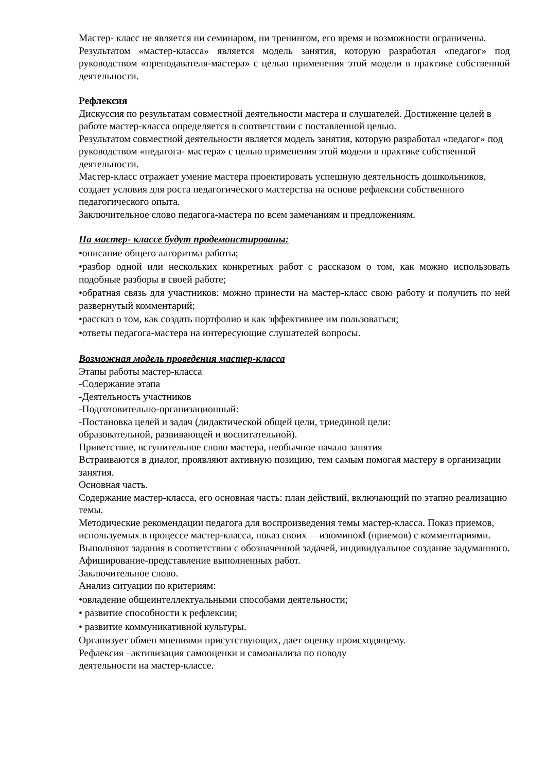Мастер- класс не является ни семинаром, ни тренингом, его время и возможности ограничены.
Результатом «мастер-класса» является модель занятия, которую разработал «педагог» под руководством «преподавателя-мастера» с целью применения этой модели в практике собственной деятельности.
Рефлексия
Дискуссия по результатам совместной деятельности мастера и слушателей. Достижение целей в работе мастер-класса определяется в соответствии с поставленной целью.
Результатом совместной деятельности является модель занятия, которую разработал «педагог» под руководством «педагога- мастера» с целью применения этой модели в практике собственной деятельности.
Мастер-класс отражает умение мастера проектировать успешную деятельность дошкольников, создает условия для роста педагогического мастерства на основе рефлексии собственного педагогического опыта.
Заключительное слово педагога-мастера по всем замечаниям и предложениям.
На мастер- классе будут продемонстированы:
•описание общего алгоритма работы;
•разбор одной или нескольких конкретных работ с рассказом о том, как можно использовать подобные разборы в своей работе;
•обратная связь для участников: можно принести на мастер-класс свою работу и получить по ней развернутый комментарий;
•рассказ о том, как создать портфолио и как эффективнее им пользоваться;
•ответы педагога-мастера на интересующие слушателей вопросы.
Возможная модель проведения мастер-класса
Этапы работы мастер-класса
-Содержание этапа
-Деятельность участников
-Подготовительно-организационный:
-Постановка целей и задач (дидактической общей цели, триединой цели:
образовательной, развивающей и воспитательной).
Приветствие, вступительное слово мастера, необычное начало занятия
Встраиваются в диалог, проявляют активную позицию, тем самым помогая мастеру в организации занятия.
Основная часть.
Содержание мастер-класса, его основная часть: план действий, включающий по этапно реализацию темы.
Методические рекомендации педагога для воспроизведения темы мастер-класса. Показ приемов, используемых в процессе мастер-класса, показ своих ―изюминок‖ (приемов) с комментариями.
Выполняют задания в соответствии с обозначенной задачей, индивидуальное создание задуманного.
Афиширование-представление выполненных работ.
Заключительное слово.
Анализ ситуации по критериям:
•овладение общеинтеллектуальными способами деятельности;
• развитие способности к рефлексии;
• развитие коммуникативной культуры.
Организует обмен мнениями присутствующих, дает оценку происходящему.
Рефлексия –активизация самооценки и самоанализа по поводу
деятельности на мастер-классе.